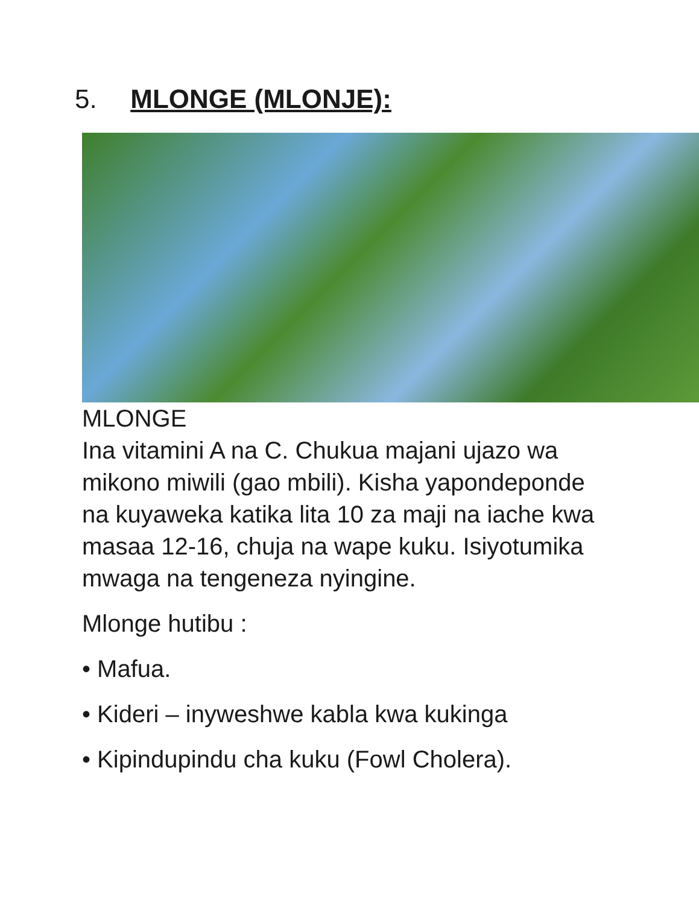5. MLONGE (MLONJE):
MLONGE
Ina vitamini A na C. Chukua majani ujazo wa mikono miwili (gao mbili). Kisha yapondeponde na kuyaweka katika lita 10 za maji na iache kwa masaa 12-16, chuja na wape kuku. Isiyotumika mwaga na tengeneza nyingine.
Mlonge hutibu :
• Mafua.
• Kideri – inyweshwe kabla kwa kukinga
• Kipindupindu cha kuku (Fowl Cholera).